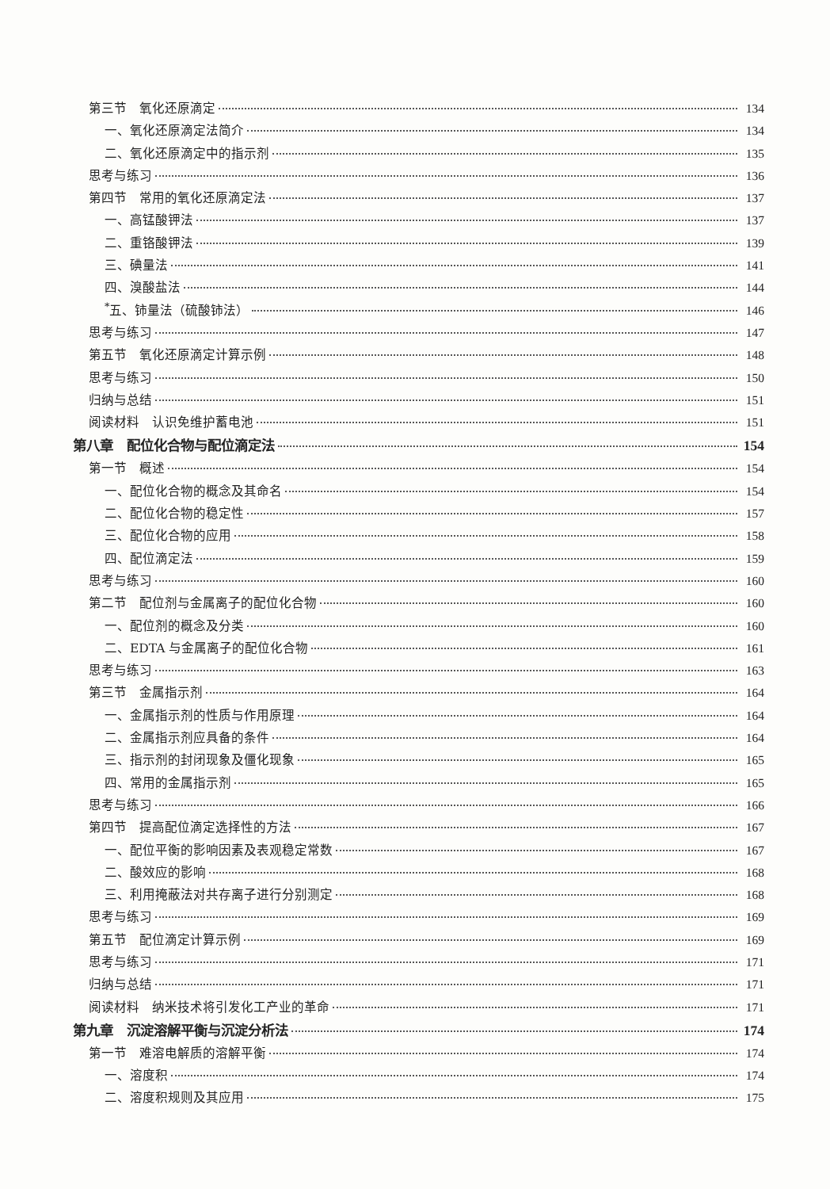第三节　氧化还原滴定 134
一、氧化还原滴定法简介 134
二、氧化还原滴定中的指示剂 135
思考与练习 136
第四节　常用的氧化还原滴定法 137
一、高锰酸钾法 137
二、重铬酸钾法 139
三、碘量法 141
四、溴酸盐法 144
<sup>*</sup> 五、铈量法（硫酸铈法） 146
思考与练习 147
第五节　氧化还原滴定计算示例 148
思考与练习 150
归纳与总结 151
阅读材料　认识免维护蓄电池 151
第八章　配位化合物与配位滴定法 154
第一节　概述 154
一、配位化合物的概念及其命名 154
二、配位化合物的稳定性 157
三、配位化合物的应用 158
四、配位滴定法 159
思考与练习 160
第二节　配位剂与金属离子的配位化合物 160
一、配位剂的概念及分类 160
二、EDTA 与金属离子的配位化合物 161
思考与练习 163
第三节　金属指示剂 164
一、金属指示剂的性质与作用原理 164
二、金属指示剂应具备的条件 164
三、指示剂的封闭现象及僵化现象 165
四、常用的金属指示剂 165
思考与练习 166
第四节　提高配位滴定选择性的方法 167
一、配位平衡的影响因素及表观稳定常数 167
二、酸效应的影响 168
三、利用掩蔽法对共存离子进行分别测定 168
思考与练习 169
第五节　配位滴定计算示例 169
思考与练习 171
归纳与总结 171
阅读材料　纳米技术将引发化工产业的革命 171
第九章　沉淀溶解平衡与沉淀分析法 174
第一节　难溶电解质的溶解平衡 174
一、溶度积 174
二、溶度积规则及其应用 175